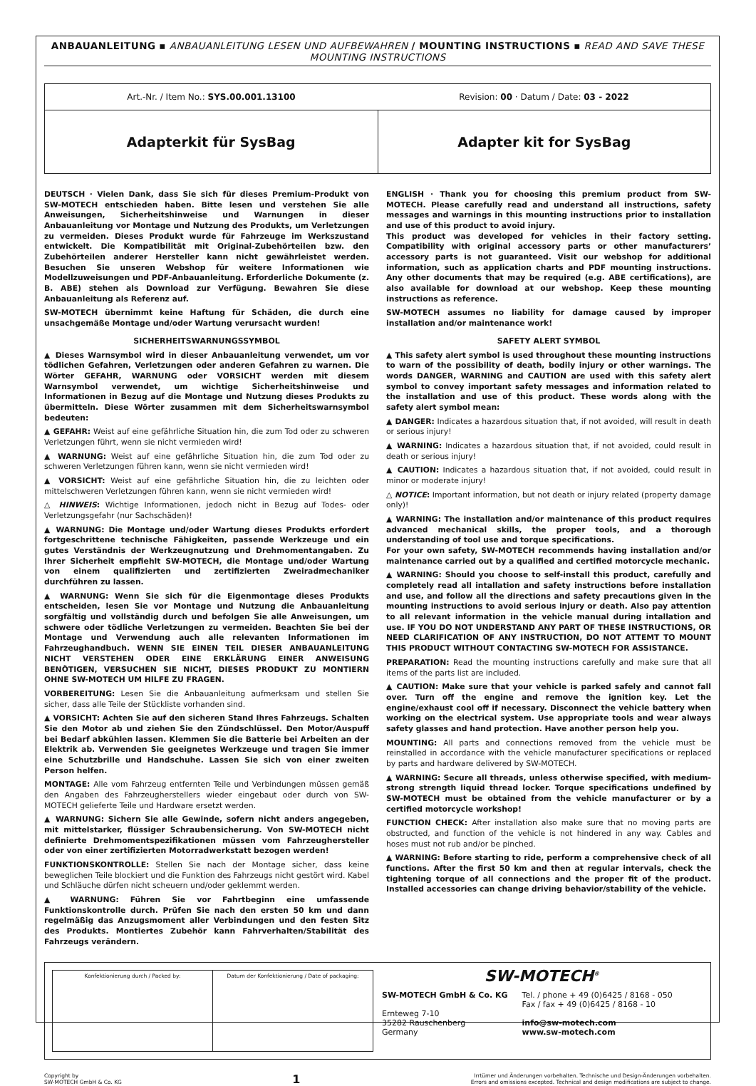ANBAUANLEITUNG ▪ ANBAUANLEITUNG LESEN UND AUFBEWAHREN / MOUNTING INSTRUCTIONS ▪ READ AND SAVE THESE MOUNTING INSTRUCTIONS
Art.-Nr. / Item No.: SYS.00.001.13100
Revision: 00 · Datum / Date: 03 - 2022
Adapterkit für SysBag Adapter kit for SysBag
DEUTSCH · Vielen Dank, dass Sie sich für dieses Premium-Produkt von SW-MOTECH entschieden haben. Bitte lesen und verstehen Sie alle Anweisungen, Sicherheitshinweise und Warnungen in dieser Anbauanleitung vor Montage und Nutzung des Produkts, um Verletzungen zu vermeiden. Dieses Produkt wurde für Fahrzeuge im Werkszustand entwickelt. Die Kompatibilität mit Original-Zubehörteilen bzw. den Zubehörteilen anderer Hersteller kann nicht gewährleistet werden. Besuchen Sie unseren Webshop für weitere Informationen wie Modellzuweisungen und PDF-Anbauanleitung. Erforderliche Dokumente (z. B. ABE) stehen als Download zur Verfügung. Bewahren Sie diese Anbauanleitung als Referenz auf.
SW-MOTECH übernimmt keine Haftung für Schäden, die durch eine unsachgemäße Montage und/oder Wartung verursacht wurden!
SICHERHEITSWARNUNGSSYMBOL
▲ Dieses Warnsymbol wird in dieser Anbauanleitung verwendet, um vor tödlichen Gefahren, Verletzungen oder anderen Gefahren zu warnen. Die Wörter GEFAHR, WARNUNG oder VORSICHT werden mit diesem Warnsymbol verwendet, um wichtige Sicherheitshinweise und Informationen in Bezug auf die Montage und Nutzung dieses Produkts zu übermitteln. Diese Wörter zusammen mit dem Sicherheitswarnsymbol bedeuten:
▲ GEFAHR: Weist auf eine gefährliche Situation hin, die zum Tod oder zu schweren Verletzungen führt, wenn sie nicht vermieden wird!
▲ WARNUNG: Weist auf eine gefährliche Situation hin, die zum Tod oder zu schweren Verletzungen führen kann, wenn sie nicht vermieden wird!
▲ VORSICHT: Weist auf eine gefährliche Situation hin, die zu leichten oder mittelschweren Verletzungen führen kann, wenn sie nicht vermieden wird!
△ HINWEIS: Wichtige Informationen, jedoch nicht in Bezug auf Todes- oder Verletzungsgefahr (nur Sachschäden)!
▲ WARNUNG: Die Montage und/oder Wartung dieses Produkts erfordert fortgeschrittene technische Fähigkeiten, passende Werkzeuge und ein gutes Verständnis der Werkzeugnutzung und Drehmomentangaben. Zu Ihrer Sicherheit empfiehlt SW-MOTECH, die Montage und/oder Wartung von einem qualifizierten und zertifizierten Zweiradmechaniker durchführen zu lassen.
▲ WARNUNG: Wenn Sie sich für die Eigenmontage dieses Produkts entscheiden, lesen Sie vor Montage und Nutzung die Anbauanleitung sorgfältig und vollständig durch und befolgen Sie alle Anweisungen, um schwere oder tödliche Verletzungen zu vermeiden. Beachten Sie bei der Montage und Verwendung auch alle relevanten Informationen im Fahrzeughandbuch. WENN SIE EINEN TEIL DIESER ANBAUANLEITUNG NICHT VERSTEHEN ODER EINE ERKLÄRUNG EINER ANWEISUNG BENÖTIGEN, VERSUCHEN SIE NICHT, DIESES PRODUKT ZU MONTIERN OHNE SW-MOTECH UM HILFE ZU FRAGEN.
VORBEREITUNG: Lesen Sie die Anbauanleitung aufmerksam und stellen Sie sicher, dass alle Teile der Stückliste vorhanden sind.
▲ VORSICHT: Achten Sie auf den sicheren Stand Ihres Fahrzeugs. Schalten Sie den Motor ab und ziehen Sie den Zündschlüssel. Den Motor/Auspuff bei Bedarf abkühlen lassen. Klemmen Sie die Batterie bei Arbeiten an der Elektrik ab. Verwenden Sie geeignetes Werkzeuge und tragen Sie immer eine Schutzbrille und Handschuhe. Lassen Sie sich von einer zweiten Person helfen.
MONTAGE: Alle vom Fahrzeug entfernten Teile und Verbindungen müssen gemäß den Angaben des Fahrzeugherstellers wieder eingebaut oder durch von SW-MOTECH gelieferte Teile und Hardware ersetzt werden.
▲ WARNUNG: Sichern Sie alle Gewinde, sofern nicht anders angegeben, mit mittelstarker, flüssiger Schraubensicherung. Von SW-MOTECH nicht definierte Drehmomentspezifikationen müssen vom Fahrzeughersteller oder von einer zertifizierten Motorradwerkstatt bezogen werden!
FUNKTIONSKONTROLLE: Stellen Sie nach der Montage sicher, dass keine beweglichen Teile blockiert und die Funktion des Fahrzeugs nicht gestört wird. Kabel und Schläuche dürfen nicht scheuern und/oder geklemmt werden.
▲ WARNUNG: Führen Sie vor Fahrtbeginn eine umfassende Funktionskontrolle durch. Prüfen Sie nach den ersten 50 km und dann regelmäßig das Anzugsmoment aller Verbindungen und den festen Sitz des Produkts. Montiertes Zubehör kann Fahrverhalten/Stabilität des Fahrzeugs verändern.
ENGLISH · Thank you for choosing this premium product from SW-MOTECH. Please carefully read and understand all instructions, safety messages and warnings in this mounting instructions prior to installation and use of this product to avoid injury.
This product was developed for vehicles in their factory setting. Compatibility with original accessory parts or other manufacturers’ accessory parts is not guaranteed. Visit our webshop for additional information, such as application charts and PDF mounting instructions. Any other documents that may be required (e.g. ABE certifications), are also available for download at our webshop. Keep these mounting instructions as reference.
SW-MOTECH assumes no liability for damage caused by improper installation and/or maintenance work!
SAFETY ALERT SYMBOL
▲ This safety alert symbol is used throughout these mounting instructions to warn of the possibility of death, bodily injury or other warnings. The words DANGER, WARNING and CAUTION are used with this safety alert symbol to convey important safety messages and information related to the installation and use of this product. These words along with the safety alert symbol mean:
▲ DANGER: Indicates a hazardous situation that, if not avoided, will result in death or serious injury!
▲ WARNING: Indicates a hazardous situation that, if not avoided, could result in death or serious injury!
▲ CAUTION: Indicates a hazardous situation that, if not avoided, could result in minor or moderate injury!
△ NOTICE: Important information, but not death or injury related (property damage only)!
▲ WARNING: The installation and/or maintenance of this product requires advanced mechanical skills, the proper tools, and a thorough understanding of tool use and torque specifications.
For your own safety, SW-MOTECH recommends having installation and/or maintenance carried out by a qualified and certified motorcycle mechanic.
▲ WARNING: Should you choose to self-install this product, carefully and completely read all intallation and safety instructions before installation and use, and follow all the directions and safety precautions given in the mounting instructions to avoid serious injury or death. Also pay attention to all relevant information in the vehicle manual during intallation and use. IF YOU DO NOT UNDERSTAND ANY PART OF THESE INSTRUCTIONS, OR NEED CLARIFICATION OF ANY INSTRUCTION, DO NOT ATTEMT TO MOUNT THIS PRODUCT WITHOUT CONTACTING SW-MOTECH FOR ASSISTANCE.
PREPARATION: Read the mounting instructions carefully and make sure that all items of the parts list are included.
▲ CAUTION: Make sure that your vehicle is parked safely and cannot fall over. Turn off the engine and remove the ignition key. Let the engine/exhaust cool off if necessary. Disconnect the vehicle battery when working on the electrical system. Use appropriate tools and wear always safety glasses and hand protection. Have another person help you.
MOUNTING: All parts and connections removed from the vehicle must be reinstalled in accordance with the vehicle manufacturer specifications or replaced by parts and hardware delivered by SW-MOTECH.
▲ WARNING: Secure all threads, unless otherwise specified, with medium-strong strength liquid thread locker. Torque specifications undefined by SW-MOTECH must be obtained from the vehicle manufacturer or by a certified motorcycle workshop!
FUNCTION CHECK: After installation also make sure that no moving parts are obstructed, and function of the vehicle is not hindered in any way. Cables and hoses must not rub and/or be pinched.
▲ WARNING: Before starting to ride, perform a comprehensive check of all functions. After the first 50 km and then at regular intervals, check the tightening torque of all connections and the proper fit of the product. Installed accessories can change driving behavior/stability of the vehicle.
Konfektionierung durch / Packed by:
Datum der Konfektionierung / Date of packaging:
SW-MOTECH<sup>®</sup>
SW-MOTECH GmbH & Co. KG
Ernteweg 7-10
35282 Rauschenberg
Germany
Tel. / phone + 49 (0)6425 / 8168 - 050
Fax / fax + 49 (0)6425 / 8168 - 10
info@sw-motech.com
www.sw-motech.com
Copyright by
SW-MOTECH GmbH & Co. KG
1
Irrtümer und Änderungen vorbehalten. Technische und Design-Änderungen vorbehalten.
Errors and omissions excepted. Technical and design modifications are subject to change.